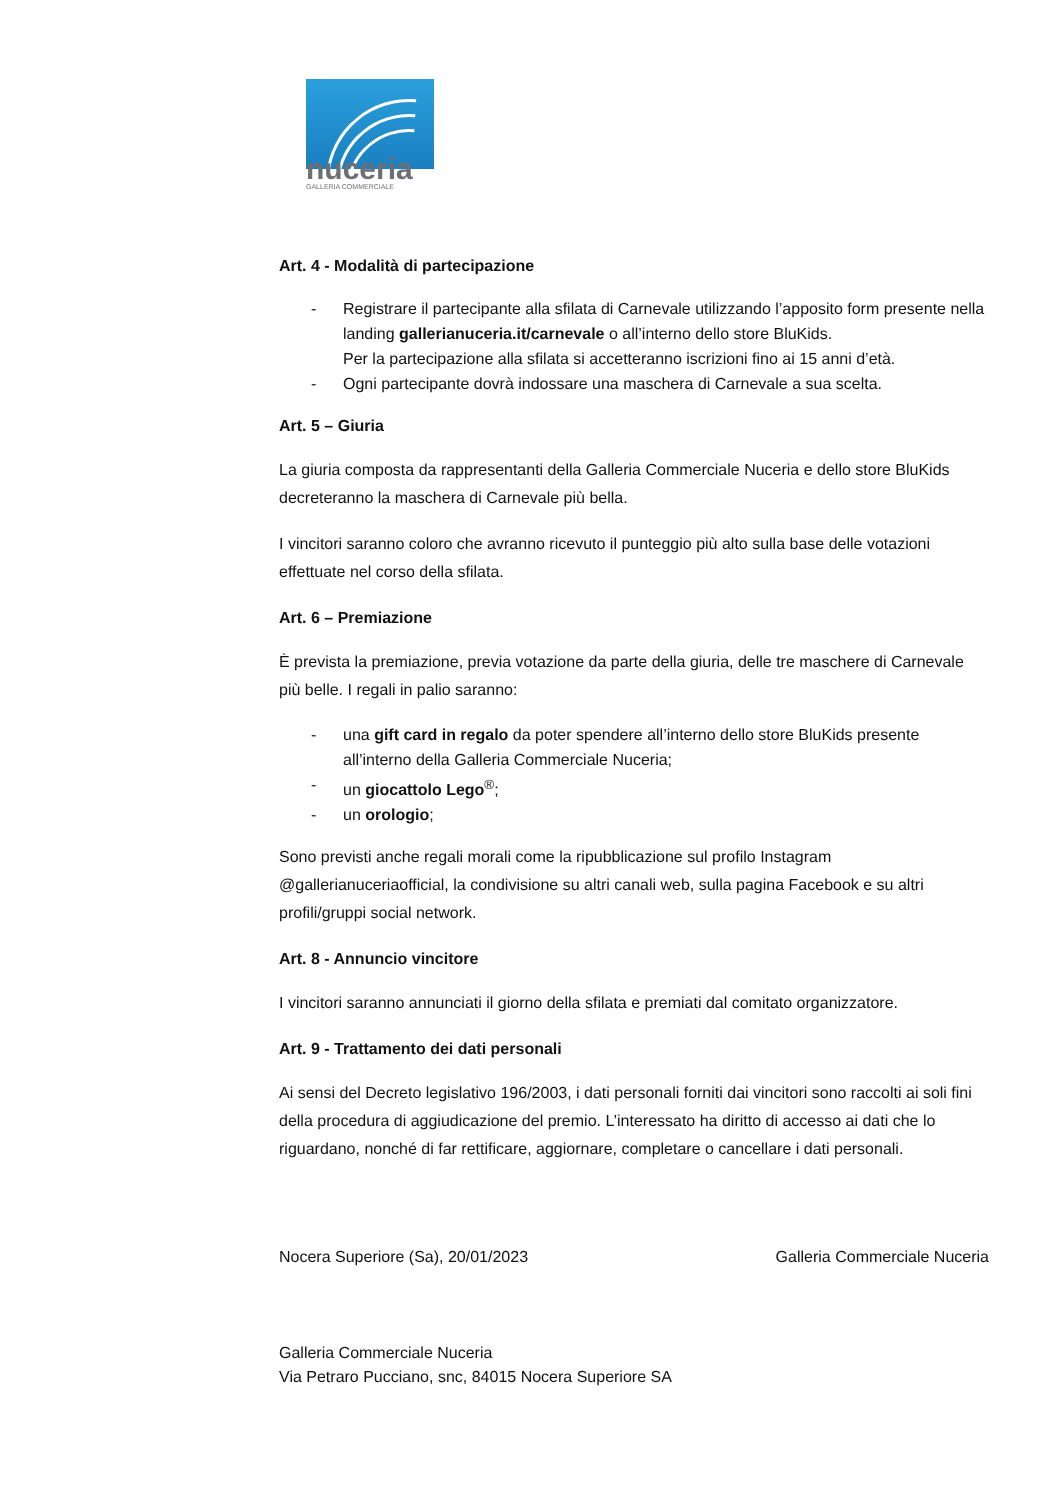nuceria
GALLERIA COMMERCIALE
Art. 4 - Modalità di partecipazione
- Registrare il partecipante alla sfilata di Carnevale utilizzando l’apposito form presente nella landing gallerianuceria.it/carnevale o all’interno dello store BluKids.
Per la partecipazione alla sfilata si accetteranno iscrizioni fino ai 15 anni d’età.
- Ogni partecipante dovrà indossare una maschera di Carnevale a sua scelta.
Art. 5 – Giuria
La giuria composta da rappresentanti della Galleria Commerciale Nuceria e dello store BluKids decreteranno la maschera di Carnevale più bella.
I vincitori saranno coloro che avranno ricevuto il punteggio più alto sulla base delle votazioni effettuate nel corso della sfilata.
Art. 6 – Premiazione
È prevista la premiazione, previa votazione da parte della giuria, delle tre maschere di Carnevale più belle. I regali in palio saranno:
- una gift card in regalo da poter spendere all’interno dello store BluKids presente all’interno della Galleria Commerciale Nuceria;
- un giocattolo Lego<sup>®</sup>;
- un orologio;
Sono previsti anche regali morali come la ripubblicazione sul profilo Instagram @gallerianuceriaofficial, la condivisione su altri canali web, sulla pagina Facebook e su altri profili/gruppi social network.
Art. 8 - Annuncio vincitore
I vincitori saranno annunciati il giorno della sfilata e premiati dal comitato organizzatore.
Art. 9 - Trattamento dei dati personali
Ai sensi del Decreto legislativo 196/2003, i dati personali forniti dai vincitori sono raccolti ai soli fini della procedura di aggiudicazione del premio. L’interessato ha diritto di accesso ai dati che lo riguardano, nonché di far rettificare, aggiornare, completare o cancellare i dati personali.
Nocera Superiore (Sa), 20/01/2023 Galleria Commerciale Nuceria
Galleria Commerciale Nuceria
Via Petraro Pucciano, snc, 84015 Nocera Superiore SA